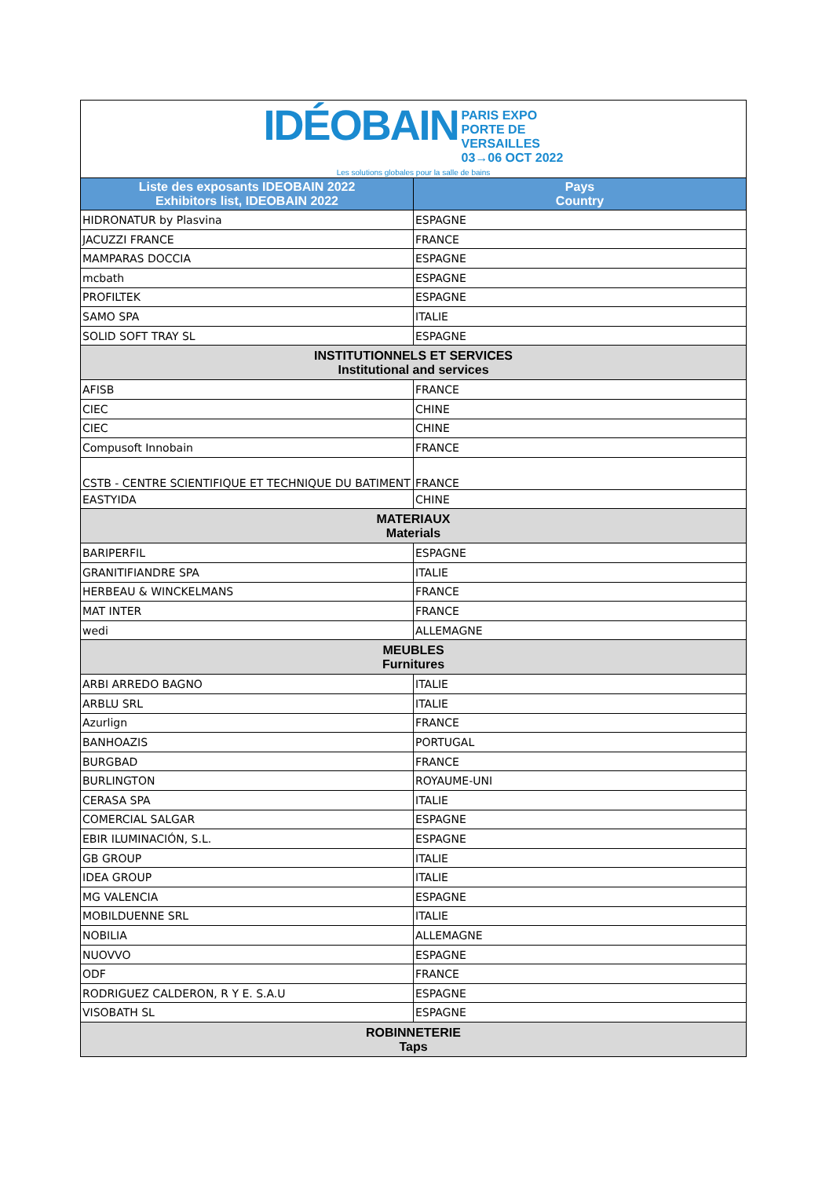| IDÉOBAIN PARIS EXPO PORTE DE VERSAILLES 03→06 OCT 2022 Les solutions globales pour la salle de bains | |
| Liste des exposants IDEOBAIN 2022 Exhibitors list, IDEOBAIN 2022 | Pays Country |
| HIDRONATUR by Plasvina | ESPAGNE |
| JACUZZI FRANCE | FRANCE |
| MAMPARAS DOCCIA | ESPAGNE |
| mcbath | ESPAGNE |
| PROFILTEK | ESPAGNE |
| SAMO SPA | ITALIE |
| SOLID SOFT TRAY SL | ESPAGNE |
| INSTITUTIONNELS ET SERVICES Institutional and services | |
| AFISB | FRANCE |
| CIEC | CHINE |
| CIEC | CHINE |
| Compusoft Innobain | FRANCE |
| CSTB - CENTRE SCIENTIFIQUE ET TECHNIQUE DU BATIMENT | FRANCE |
| EASTYIDA | CHINE |
| MATERIAUX Materials | |
| BARIPERFIL | ESPAGNE |
| GRANITIFIANDRE SPA | ITALIE |
| HERBEAU & WINCKELMANS | FRANCE |
| MAT INTER | FRANCE |
| wedi | ALLEMAGNE |
| MEUBLES Furnitures | |
| ARBI ARREDO BAGNO | ITALIE |
| ARBLU SRL | ITALIE |
| Azurlign | FRANCE |
| BANHOAZIS | PORTUGAL |
| BURGBAD | FRANCE |
| BURLINGTON | ROYAUME-UNI |
| CERASA SPA | ITALIE |
| COMERCIAL SALGAR | ESPAGNE |
| EBIR ILUMINACIÓN, S.L. | ESPAGNE |
| GB GROUP | ITALIE |
| IDEA GROUP | ITALIE |
| MG VALENCIA | ESPAGNE |
| MOBILDUENNE SRL | ITALIE |
| NOBILIA | ALLEMAGNE |
| NUOVVO | ESPAGNE |
| ODF | FRANCE |
| RODRIGUEZ CALDERON, R Y E. S.A.U | ESPAGNE |
| VISOBATH SL | ESPAGNE |
| ROBINNETERIE Taps | |